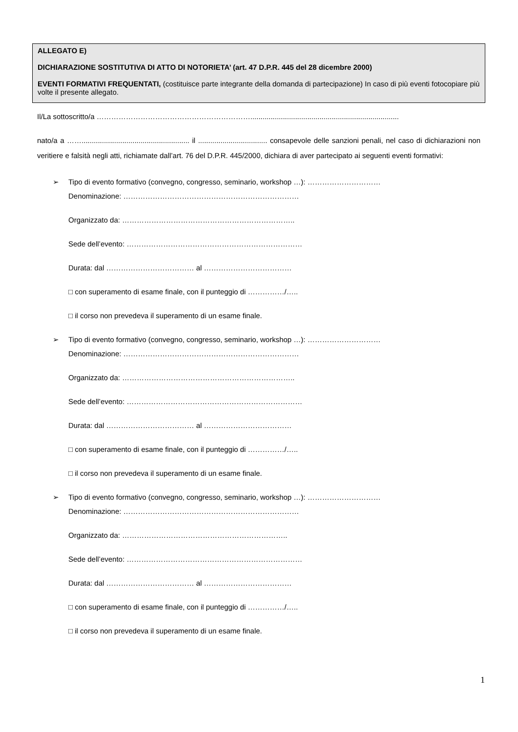ALLEGATO E)
DICHIARAZIONE SOSTITUTIVA DI ATTO DI NOTORIETA’ (art. 47 D.P.R. 445 del 28 dicembre 2000)
EVENTI FORMATIVI FREQUENTATI, (costituisce parte integrante della domanda di partecipazione) In caso di più eventi fotocopiare più volte il presente allegato.
Il/La sottoscritto/a ……………………………………………………….........................................................................
nato/a a ……..................................................... il .................................. consapevole delle sanzioni penali, nel caso di dichiarazioni non veritiere e falsità negli atti, richiamate dall’art. 76 del D.P.R. 445/2000, dichiara di aver partecipato ai seguenti eventi formativi:
➢
Tipo di evento formativo (convegno, congresso, seminario, workshop …): …………………………
Denominazione: ………………………………………………………………
Organizzato da: ……………………………………………………………..
Sede dell’evento: ………………………………………………………………
Durata: dal ……………………………… al ………………………………
□ con superamento di esame finale, con il punteggio di ……………/…..
□ il corso non prevedeva il superamento di un esame finale.
➢
Tipo di evento formativo (convegno, congresso, seminario, workshop …): …………………………
Denominazione: ………………………………………………………………
Organizzato da: ……………………………………………………………..
Sede dell’evento: ………………………………………………………………
Durata: dal ……………………………… al ………………………………
□ con superamento di esame finale, con il punteggio di ……………/…..
□ il corso non prevedeva il superamento di un esame finale.
➢
Tipo di evento formativo (convegno, congresso, seminario, workshop …): …………………………
Denominazione: ………………………………………………………………
Organizzato da: …………………………………………………………..
Sede dell’evento: ………………………………………………………………
Durata: dal ……………………………… al ………………………………
□ con superamento di esame finale, con il punteggio di ……………/…..
□ il corso non prevedeva il superamento di un esame finale.
1